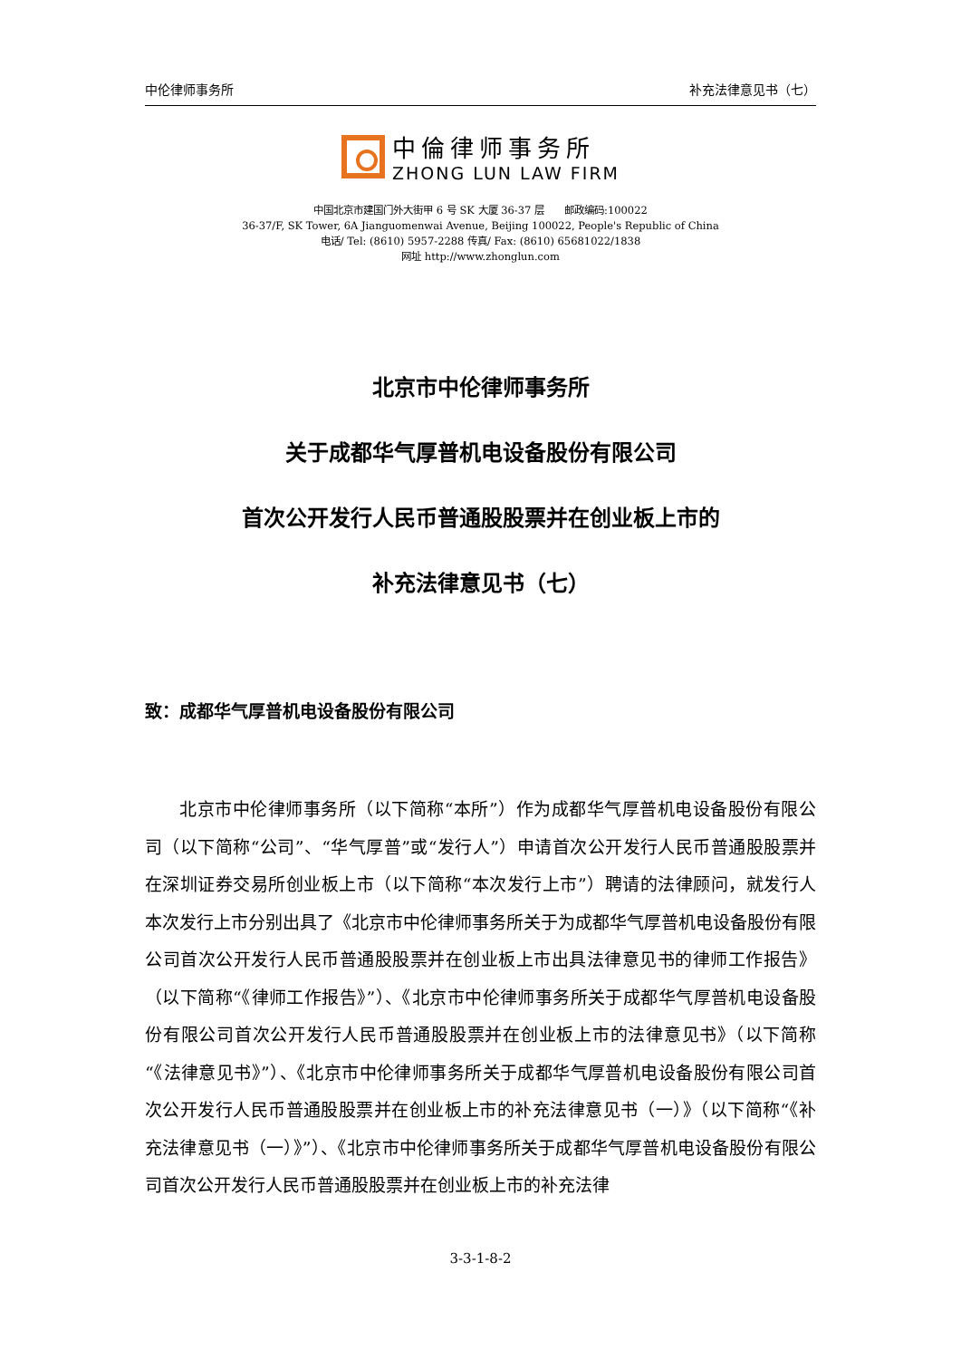中伦律师事务所 补充法律意见书（七）
中倫律师事务所
ZHONG LUN LAW FIRM
中国北京市建国门外大街甲 6 号 SK 大厦 36-37 层　　邮政编码:100022
36-37/F, SK Tower, 6A Jianguomenwai Avenue, Beijing 100022, People's Republic of China
电话/ Tel: (8610) 5957-2288 传真/ Fax: (8610) 65681022/1838
网址 http://www.zhonglun.com
北京市中伦律师事务所
关于成都华气厚普机电设备股份有限公司
首次公开发行人民币普通股股票并在创业板上市的
补充法律意见书（七）
致：成都华气厚普机电设备股份有限公司
北京市中伦律师事务所（以下简称“本所”）作为成都华气厚普机电设备股份有限公司（以下简称“公司”、“华气厚普”或“发行人”）申请首次公开发行人民币普通股股票并在深圳证券交易所创业板上市（以下简称“本次发行上市”）聘请的法律顾问，就发行人本次发行上市分别出具了《北京市中伦律师事务所关于为成都华气厚普机电设备股份有限公司首次公开发行人民币普通股股票并在创业板上市出具法律意见书的律师工作报告》（以下简称“《律师工作报告》”）、《北京市中伦律师事务所关于成都华气厚普机电设备股份有限公司首次公开发行人民币普通股股票并在创业板上市的法律意见书》（以下简称“《法律意见书》”）、《北京市中伦律师事务所关于成都华气厚普机电设备股份有限公司首次公开发行人民币普通股股票并在创业板上市的补充法律意见书（一）》（以下简称“《补充法律意见书（一）》”）、《北京市中伦律师事务所关于成都华气厚普机电设备股份有限公司首次公开发行人民币普通股股票并在创业板上市的补充法律
3-3-1-8-2